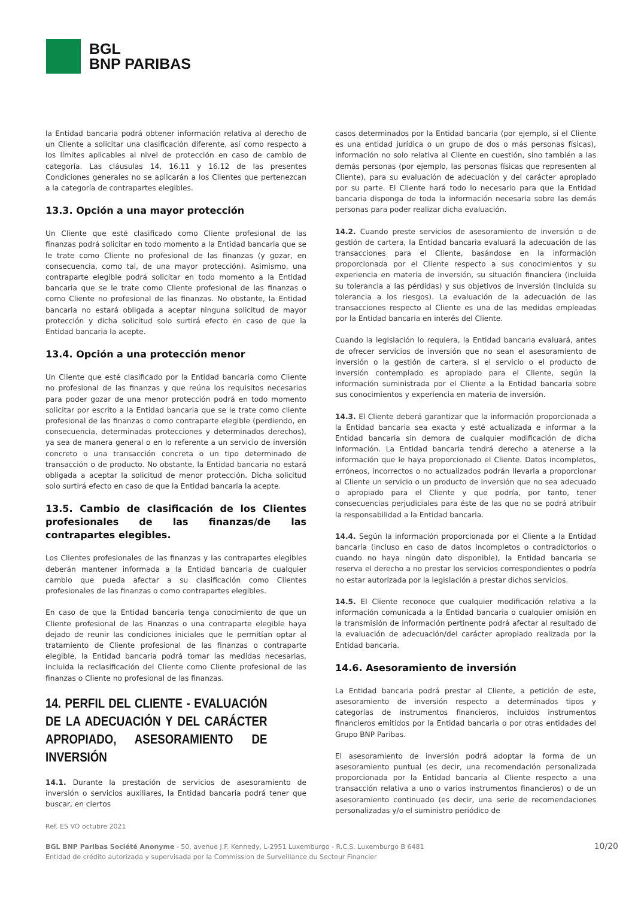BGL
BNP PARIBAS
la Entidad bancaria podrá obtener información relativa al derecho de un Cliente a solicitar una clasificación diferente, así como respecto a los límites aplicables al nivel de protección en caso de cambio de categoría. Las cláusulas 14, 16.11 y 16.12 de las presentes Condiciones generales no se aplicarán a los Clientes que pertenezcan a la categoría de contrapartes elegibles.
13.3. Opción a una mayor protección
Un Cliente que esté clasificado como Cliente profesional de las finanzas podrá solicitar en todo momento a la Entidad bancaria que se le trate como Cliente no profesional de las finanzas (y gozar, en consecuencia, como tal, de una mayor protección). Asimismo, una contraparte elegible podrá solicitar en todo momento a la Entidad bancaria que se le trate como Cliente profesional de las finanzas o como Cliente no profesional de las finanzas. No obstante, la Entidad bancaria no estará obligada a aceptar ninguna solicitud de mayor protección y dicha solicitud solo surtirá efecto en caso de que la Entidad bancaria la acepte.
13.4. Opción a una protección menor
Un Cliente que esté clasificado por la Entidad bancaria como Cliente no profesional de las finanzas y que reúna los requisitos necesarios para poder gozar de una menor protección podrá en todo momento solicitar por escrito a la Entidad bancaria que se le trate como cliente profesional de las finanzas o como contraparte elegible (perdiendo, en consecuencia, determinadas protecciones y determinados derechos), ya sea de manera general o en lo referente a un servicio de inversión concreto o una transacción concreta o un tipo determinado de transacción o de producto. No obstante, la Entidad bancaria no estará obligada a aceptar la solicitud de menor protección. Dicha solicitud solo surtirá efecto en caso de que la Entidad bancaria la acepte.
13.5. Cambio de clasificación de los Clientes profesionales de las finanzas/de las contrapartes elegibles.
Los Clientes profesionales de las finanzas y las contrapartes elegibles deberán mantener informada a la Entidad bancaria de cualquier cambio que pueda afectar a su clasificación como Clientes profesionales de las finanzas o como contrapartes elegibles.
En caso de que la Entidad bancaria tenga conocimiento de que un Cliente profesional de las Finanzas o una contraparte elegible haya dejado de reunir las condiciones iniciales que le permitían optar al tratamiento de Cliente profesional de las finanzas o contraparte elegible, la Entidad bancaria podrá tomar las medidas necesarias, incluida la reclasificación del Cliente como Cliente profesional de las finanzas o Cliente no profesional de las finanzas.
14. PERFIL DEL CLIENTE - EVALUACIÓN DE LA ADECUACIÓN Y DEL CARÁCTER APROPIADO, ASESORAMIENTO DE INVERSIÓN
14.1. Durante la prestación de servicios de asesoramiento de inversión o servicios auxiliares, la Entidad bancaria podrá tener que buscar, en ciertos
casos determinados por la Entidad bancaria (por ejemplo, si el Cliente es una entidad jurídica o un grupo de dos o más personas físicas), información no solo relativa al Cliente en cuestión, sino también a las demás personas (por ejemplo, las personas físicas que representen al Cliente), para su evaluación de adecuación y del carácter apropiado por su parte. El Cliente hará todo lo necesario para que la Entidad bancaria disponga de toda la información necesaria sobre las demás personas para poder realizar dicha evaluación.
14.2. Cuando preste servicios de asesoramiento de inversión o de gestión de cartera, la Entidad bancaria evaluará la adecuación de las transacciones para el Cliente, basándose en la información proporcionada por el Cliente respecto a sus conocimientos y su experiencia en materia de inversión, su situación financiera (incluida su tolerancia a las pérdidas) y sus objetivos de inversión (incluida su tolerancia a los riesgos). La evaluación de la adecuación de las transacciones respecto al Cliente es una de las medidas empleadas por la Entidad bancaria en interés del Cliente.
Cuando la legislación lo requiera, la Entidad bancaria evaluará, antes de ofrecer servicios de inversión que no sean el asesoramiento de inversión o la gestión de cartera, si el servicio o el producto de inversión contemplado es apropiado para el Cliente, según la información suministrada por el Cliente a la Entidad bancaria sobre sus conocimientos y experiencia en materia de inversión.
14.3. El Cliente deberá garantizar que la información proporcionada a la Entidad bancaria sea exacta y esté actualizada e informar a la Entidad bancaria sin demora de cualquier modificación de dicha información. La Entidad bancaria tendrá derecho a atenerse a la información que le haya proporcionado el Cliente. Datos incompletos, erróneos, incorrectos o no actualizados podrán llevarla a proporcionar al Cliente un servicio o un producto de inversión que no sea adecuado o apropiado para el Cliente y que podría, por tanto, tener consecuencias perjudiciales para éste de las que no se podrá atribuir la responsabilidad a la Entidad bancaria.
14.4. Según la información proporcionada por el Cliente a la Entidad bancaria (incluso en caso de datos incompletos o contradictorios o cuando no haya ningún dato disponible), la Entidad bancaria se reserva el derecho a no prestar los servicios correspondientes o podría no estar autorizada por la legislación a prestar dichos servicios.
14.5. El Cliente reconoce que cualquier modificación relativa a la información comunicada a la Entidad bancaria o cualquier omisión en la transmisión de información pertinente podrá afectar al resultado de la evaluación de adecuación/del carácter apropiado realizada por la Entidad bancaria.
14.6. Asesoramiento de inversión
La Entidad bancaria podrá prestar al Cliente, a petición de este, asesoramiento de inversión respecto a determinados tipos y categorías de instrumentos financieros, incluidos instrumentos financieros emitidos por la Entidad bancaria o por otras entidades del Grupo BNP Paribas.
El asesoramiento de inversión podrá adoptar la forma de un asesoramiento puntual (es decir, una recomendación personalizada proporcionada por la Entidad bancaria al Cliente respecto a una transacción relativa a uno o varios instrumentos financieros) o de un asesoramiento continuado (es decir, una serie de recomendaciones personalizadas y/o el suministro periódico de
Ref. ES VO octubre 2021
BGL BNP Paribas Société Anonyme - 50, avenue J.F. Kennedy, L-2951 Luxemburgo - R.C.S. Luxemburgo B 6481
Entidad de crédito autorizada y supervisada por la Commission de Surveillance du Secteur Financier
10/20